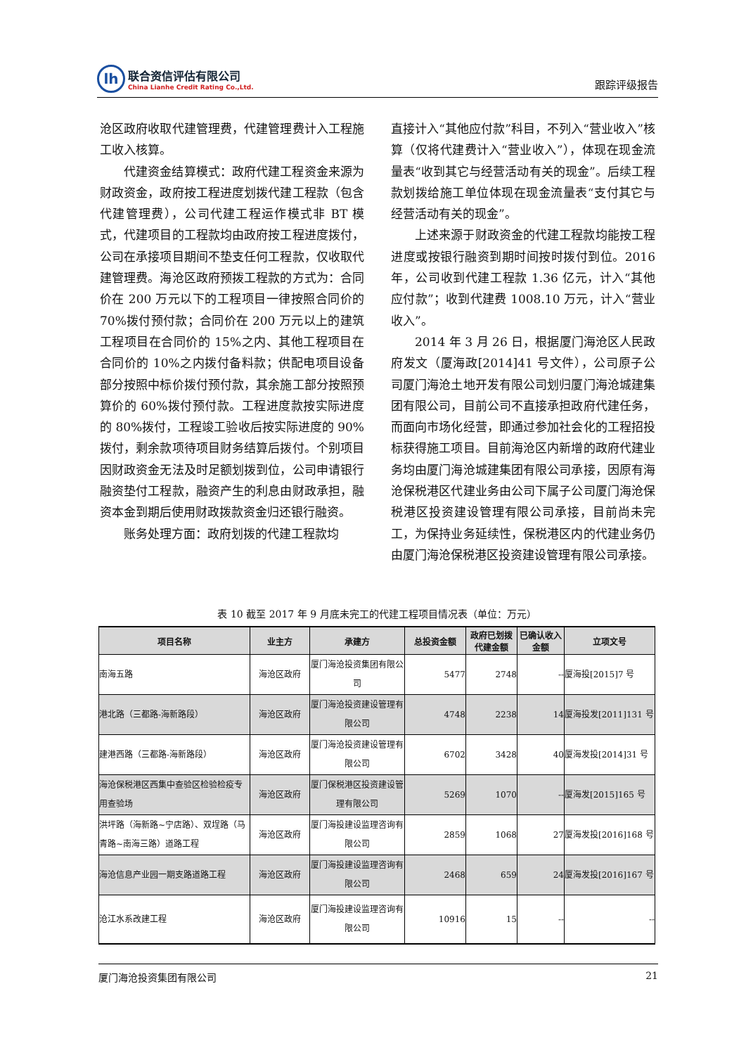lh
联合资信评估有限公司
China Lianhe Credit Rating Co.,Ltd.
跟踪评级报告
沧区政府收取代建管理费，代建管理费计入工程施工收入核算。
代建资金结算模式：政府代建工程资金来源为财政资金，政府按工程进度划拨代建工程款（包含代建管理费），公司代建工程运作模式非 BT 模式，代建项目的工程款均由政府按工程进度拨付，公司在承接项目期间不垫支任何工程款，仅收取代建管理费。海沧区政府预拨工程款的方式为：合同价在 200 万元以下的工程项目一律按照合同价的 70%拨付预付款；合同价在 200 万元以上的建筑工程项目在合同价的 15%之内、其他工程项目在合同价的 10%之内拨付备料款；供配电项目设备部分按照中标价拨付预付款，其余施工部分按照预算价的 60%拨付预付款。工程进度款按实际进度的 80%拨付，工程竣工验收后按实际进度的 90%拨付，剩余款项待项目财务结算后拨付。个别项目因财政资金无法及时足额划拨到位，公司申请银行融资垫付工程款，融资产生的利息由财政承担，融资本金到期后使用财政拨款资金归还银行融资。
账务处理方面：政府划拨的代建工程款均
直接计入“其他应付款”科目，不列入“营业收入”核算（仅将代建费计入“营业收入”），体现在现金流量表“收到其它与经营活动有关的现金”。后续工程款划拨给施工单位体现在现金流量表“支付其它与经营活动有关的现金”。
上述来源于财政资金的代建工程款均能按工程进度或按银行融资到期时间按时拨付到位。2016 年，公司收到代建工程款 1.36 亿元，计入“其他应付款”；收到代建费 1008.10 万元，计入“营业收入”。
2014 年 3 月 26 日，根据厦门海沧区人民政府发文（厦海政[2014]41 号文件），公司原子公司厦门海沧土地开发有限公司划归厦门海沧城建集团有限公司，目前公司不直接承担政府代建任务，而面向市场化经营，即通过参加社会化的工程招投标获得施工项目。目前海沧区内新增的政府代建业务均由厦门海沧城建集团有限公司承接，因原有海沧保税港区代建业务由公司下属子公司厦门海沧保税港区投资建设管理有限公司承接，目前尚未完工，为保持业务延续性，保税港区内的代建业务仍由厦门海沧保税港区投资建设管理有限公司承接。
表 10 截至 2017 年 9 月底未完工的代建工程项目情况表（单位：万元）
| 项目名称 | 业主方 | 承建方 | 总投资金额 | 政府已划拨代建金额 | 已确认收入金额 | 立项文号 |
| --- | --- | --- | --- | --- | --- | --- |
| 南海五路 | 海沧区政府 | 厦门海沧投资集团有限公司 | 5477 | 2748 | -- | 厦海投[2015]7 号 |
| 港北路（三都路-海新路段） | 海沧区政府 | 厦门海沧投资建设管理有限公司 | 4748 | 2238 | 14 | 厦海投发[2011]131 号 |
| 建港西路（三都路-海新路段） | 海沧区政府 | 厦门海沧投资建设管理有限公司 | 6702 | 3428 | 40 | 厦海发投[2014]31 号 |
| 海沧保税港区西集中查验区检验检疫专用查验场 | 海沧区政府 | 厦门保税港区投资建设管理有限公司 | 5269 | 1070 | -- | 厦海发[2015]165 号 |
| 洪坪路（海新路~宁店路）、双埕路（马青路~南海三路）道路工程 | 海沧区政府 | 厦门海投建设监理咨询有限公司 | 2859 | 1068 | 27 | 厦海发投[2016]168 号 |
| 海沧信息产业园一期支路道路工程 | 海沧区政府 | 厦门海投建设监理咨询有限公司 | 2468 | 659 | 24 | 厦海发投[2016]167 号 |
| 沧江水系改建工程 | 海沧区政府 | 厦门海投建设监理咨询有限公司 | 10916 | 15 | -- | -- |
厦门海沧投资集团有限公司 21